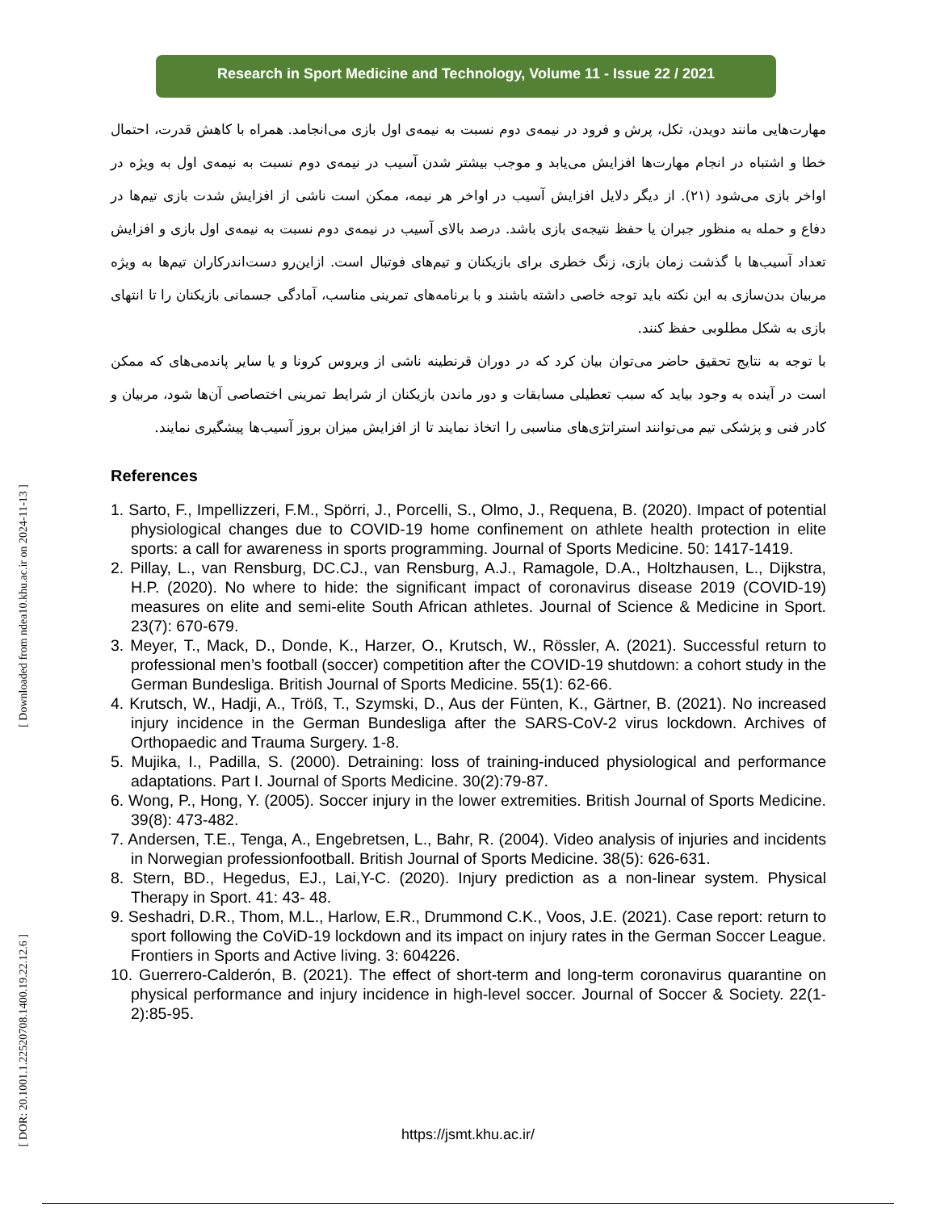Research in Sport Medicine and Technology, Volume 11 - Issue 22 / 2021
[ Downloaded from ndea10.khu.ac.ir on 2024-11-13 ]
[ DOR: 20.1001.1.22520708.1400.19.22.12.6 ]
مهارت‌هایی مانند دویدن، تکل، پرش و فرود در نیمه‌ی دوم نسبت به نیمه‌ی اول بازی می‌انجامد. همراه با کاهش قدرت، احتمال خطا و اشتباه در انجام مهارت‌ها افزایش می‌یابد و موجب بیشتر شدن آسیب در نیمه‌ی دوم نسبت به نیمه‌ی اول به ویژه در اواخر بازی می‌شود (۲۱). از دیگر دلایل افزایش آسیب در اواخر هر نیمه، ممکن است ناشی از افزایش شدت بازی تیم‌ها در دفاع و حمله به منظور جبران یا حفظ نتیجه‌ی بازی باشد. درصد بالای آسیب در نیمه‌ی دوم نسبت به نیمه‌ی اول بازی و افزایش تعداد آسیب‌ها با گذشت زمان بازی، زنگ خطری برای بازیکنان و تیم‌های فوتبال است. ازاین‌رو دست‌اندرکاران تیم‌ها به ویژه مربیان بدن‌سازی به این نکته باید توجه خاصی داشته باشند و با برنامه‌های تمرینی مناسب، آمادگی جسمانی بازیکنان را تا انتهای بازی به شکل مطلوبی حفظ کنند.
با توجه به نتایج تحقیق حاضر می‌توان بیان کرد که در دوران قرنطینه ناشی از ویروس کرونا و یا سایر پاندمی‌های که ممکن است در آینده به وجود بیاید که سبب تعطیلی مسابقات و دور ماندن بازیکنان از شرایط تمرینی اختصاصی آن‌ها شود، مربیان و کادر فنی و پزشکی تیم می‌توانند استراتژی‌های مناسبی را اتخاذ نمایند تا از افزایش میزان بروز آسیب‌ها پیشگیری نمایند.
References
1. Sarto, F., Impellizzeri, F.M., Spörri, J., Porcelli, S., Olmo, J., Requena, B. (2020). Impact of potential physiological changes due to COVID-19 home confinement on athlete health protection in elite sports: a call for awareness in sports programming. Journal of Sports Medicine. 50: 1417-1419.
2. Pillay, L., van Rensburg, DC.CJ., van Rensburg, A.J., Ramagole, D.A., Holtzhausen, L., Dijkstra, H.P. (2020). No where to hide: the significant impact of coronavirus disease 2019 (COVID-19) measures on elite and semi-elite South African athletes. Journal of Science & Medicine in Sport. 23(7): 670-679.
3. Meyer, T., Mack, D., Donde, K., Harzer, O., Krutsch, W., Rössler, A. (2021). Successful return to professional men’s football (soccer) competition after the COVID-19 shutdown: a cohort study in the German Bundesliga. British Journal of Sports Medicine. 55(1): 62-66.
4. Krutsch, W., Hadji, A., Tröß, T., Szymski, D., Aus der Fünten, K., Gärtner, B. (2021). No increased injury incidence in the German Bundesliga after the SARS-CoV-2 virus lockdown. Archives of Orthopaedic and Trauma Surgery. 1-8.
5. Mujika, I., Padilla, S. (2000). Detraining: loss of training-induced physiological and performance adaptations. Part I. Journal of Sports Medicine. 30(2):79-87.
6. Wong, P., Hong, Y. (2005). Soccer injury in the lower extremities. British Journal of Sports Medicine. 39(8): 473-482.
7. Andersen, T.E., Tenga, A., Engebretsen, L., Bahr, R. (2004). Video analysis of injuries and incidents in Norwegian professionfootball. British Journal of Sports Medicine. 38(5): 626-631.
8. Stern, BD., Hegedus, EJ., Lai,Y-C. (2020). Injury prediction as a non-linear system. Physical Therapy in Sport. 41: 43- 48.
9. Seshadri, D.R., Thom, M.L., Harlow, E.R., Drummond C.K., Voos, J.E. (2021). Case report: return to sport following the CoViD-19 lockdown and its impact on injury rates in the German Soccer League. Frontiers in Sports and Active living. 3: 604226.
10. Guerrero-Calderón, B. (2021). The effect of short-term and long-term coronavirus quarantine on physical performance and injury incidence in high-level soccer. Journal of Soccer & Society. 22(1-2):85-95.
https://jsmt.khu.ac.ir/